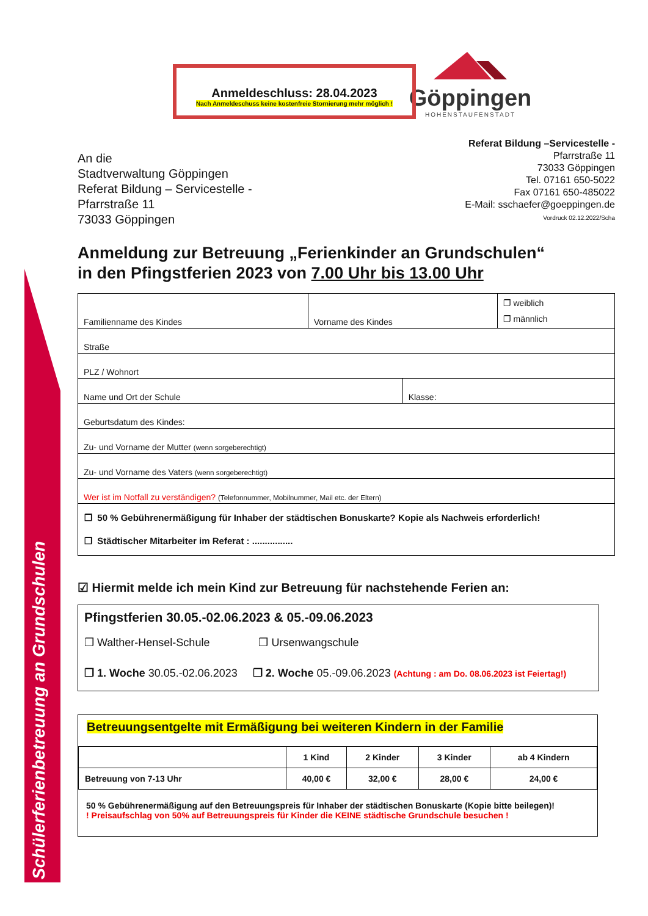Schülerferienbetreuung an Grundschulen
Göppingen
HOHENSTAUFENSTADT
Anmeldeschluss: 28.04.2023
Nach Anmeldeschuss keine kostenfreie Stornierung mehr möglich !
An die
Stadtverwaltung Göppingen
Referat Bildung – Servicestelle -
Pfarrstraße 11
73033 Göppingen
Referat Bildung –Servicestelle -
Pfarrstraße 11
73033 Göppingen
Tel. 07161 650-5022
Fax 07161 650-485022
E-Mail: sschaefer@goeppingen.de
Vordruck 02.12.2022/Scha
Anmeldung zur Betreuung „Ferienkinder an Grundschulen“
in den Pfingstferien 2023 von 7.00 Uhr bis 13.00 Uhr
| Familienname des Kindes | Vorname des Kindes | | ❐ weiblich ❐ männlich |
| Straße | | | |
| PLZ / Wohnort | | | |
| Name und Ort der Schule | | Klasse: | |
| Geburtsdatum des Kindes: | | | |
| Zu- und Vorname der Mutter (wenn sorgeberechtigt) | | | |
| Zu- und Vorname des Vaters (wenn sorgeberechtigt) | | | |
| Wer ist im Notfall zu verständigen? (Telefonnummer, Mobilnummer, Mail etc. der Eltern) | | | |
| ❐ 50 % Gebührenermäßigung für Inhaber der städtischen Bonuskarte? Kopie als Nachweis erforderlich! ❐ Städtischer Mitarbeiter im Referat : ................ | | | |
☑ Hiermit melde ich mein Kind zur Betreuung für nachstehende Ferien an:
Pfingstferien 30.05.-02.06.2023 & 05.-09.06.2023
❐ Walther-Hensel-Schule ❐ Ursenwangschule
❐ 1. Woche 30.05.-02.06.2023 ❐ 2. Woche 05.-09.06.2023 (Achtung : am Do. 08.06.2023 ist Feiertag!)
Betreuungsentgelte mit Ermäßigung bei weiteren Kindern in der Familie
| | 1 Kind | 2 Kinder | 3 Kinder | ab 4 Kindern |
| Betreuung von 7-13 Uhr | 40,00 € | 32,00 € | 28,00 € | 24,00 € |
50 % Gebührenermäßigung auf den Betreuungspreis für Inhaber der städtischen Bonuskarte (Kopie bitte beilegen)!
! Preisaufschlag von 50% auf Betreuungspreis für Kinder die KEINE städtische Grundschule besuchen !